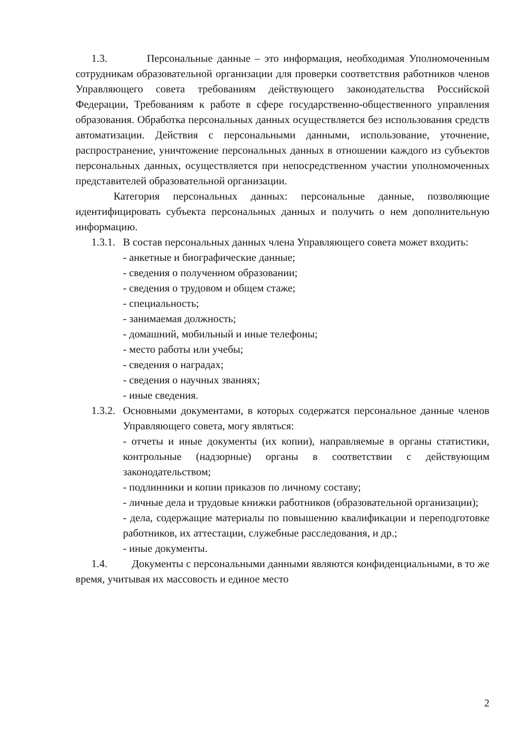1.3. Персональные данные – это информация, необходимая Уполномоченным сотрудникам образовательной организации для проверки соответствия работников членов Управляющего совета требованиям действующего законодательства Российской Федерации, Требованиям к работе в сфере государственно-общественного управления образования. Обработка персональных данных осуществляется без использования средств автоматизации. Действия с персональными данными, использование, уточнение, распространение, уничтожение персональных данных в отношении каждого из субъектов персональных данных, осуществляется при непосредственном участии уполномоченных представителей образовательной организации.
Категория персональных данных: персональные данные, позволяющие идентифицировать субъекта персональных данных и получить о нем дополнительную информацию.
1.3.1. В состав персональных данных члена Управляющего совета может входить:
- анкетные и биографические данные;
- сведения о полученном образовании;
- сведения о трудовом и общем стаже;
- специальность;
- занимаемая должность;
- домашний, мобильный и иные телефоны;
- место работы или учебы;
- сведения о наградах;
- сведения о научных званиях;
- иные сведения.
1.3.2. Основными документами, в которых содержатся персональное данные членов Управляющего совета, могу являться:
- отчеты и иные документы (их копии), направляемые в органы статистики, контрольные (надзорные) органы в соответствии с действующим законодательством;
- подлинники и копии приказов по личному составу;
- личные дела и трудовые книжки работников (образовательной организации);
- дела, содержащие материалы по повышению квалификации и переподготовке работников, их аттестации, служебные расследования, и др.;
- иные документы.
1.4. Документы с персональными данными являются конфиденциальными, в то же время, учитывая их массовость и единое место
2